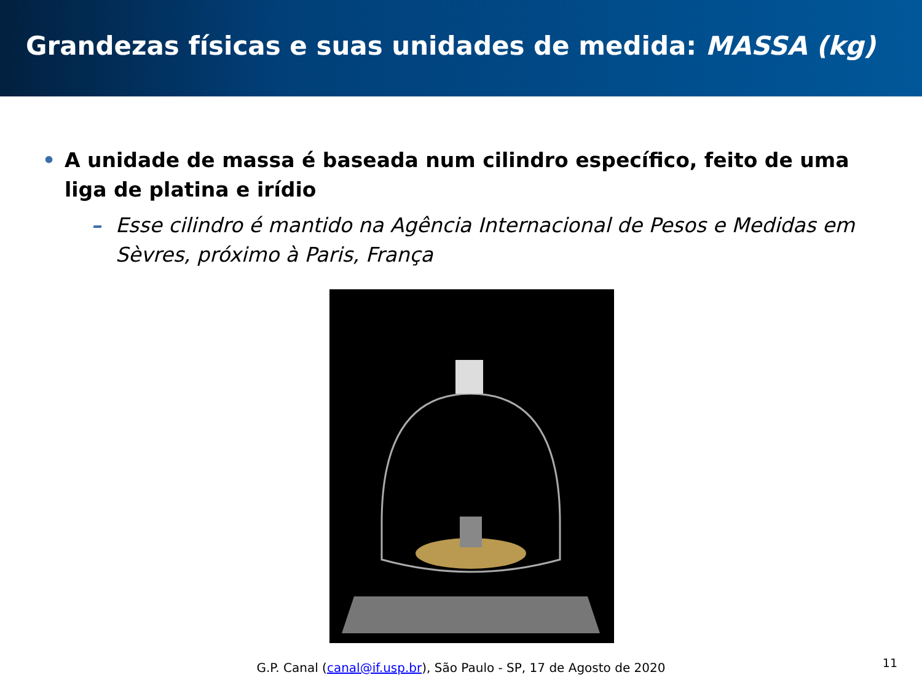Grandezas físicas e suas unidades de medida: MASSA (kg)
• A unidade de massa é baseada num cilindro específico, feito de uma liga de platina e irídio
– Esse cilindro é mantido na Agência Internacional de Pesos e Medidas em Sèvres, próximo à Paris, França
G.P. Canal (canal@if.usp.br), São Paulo - SP, 17 de Agosto de 2020 11